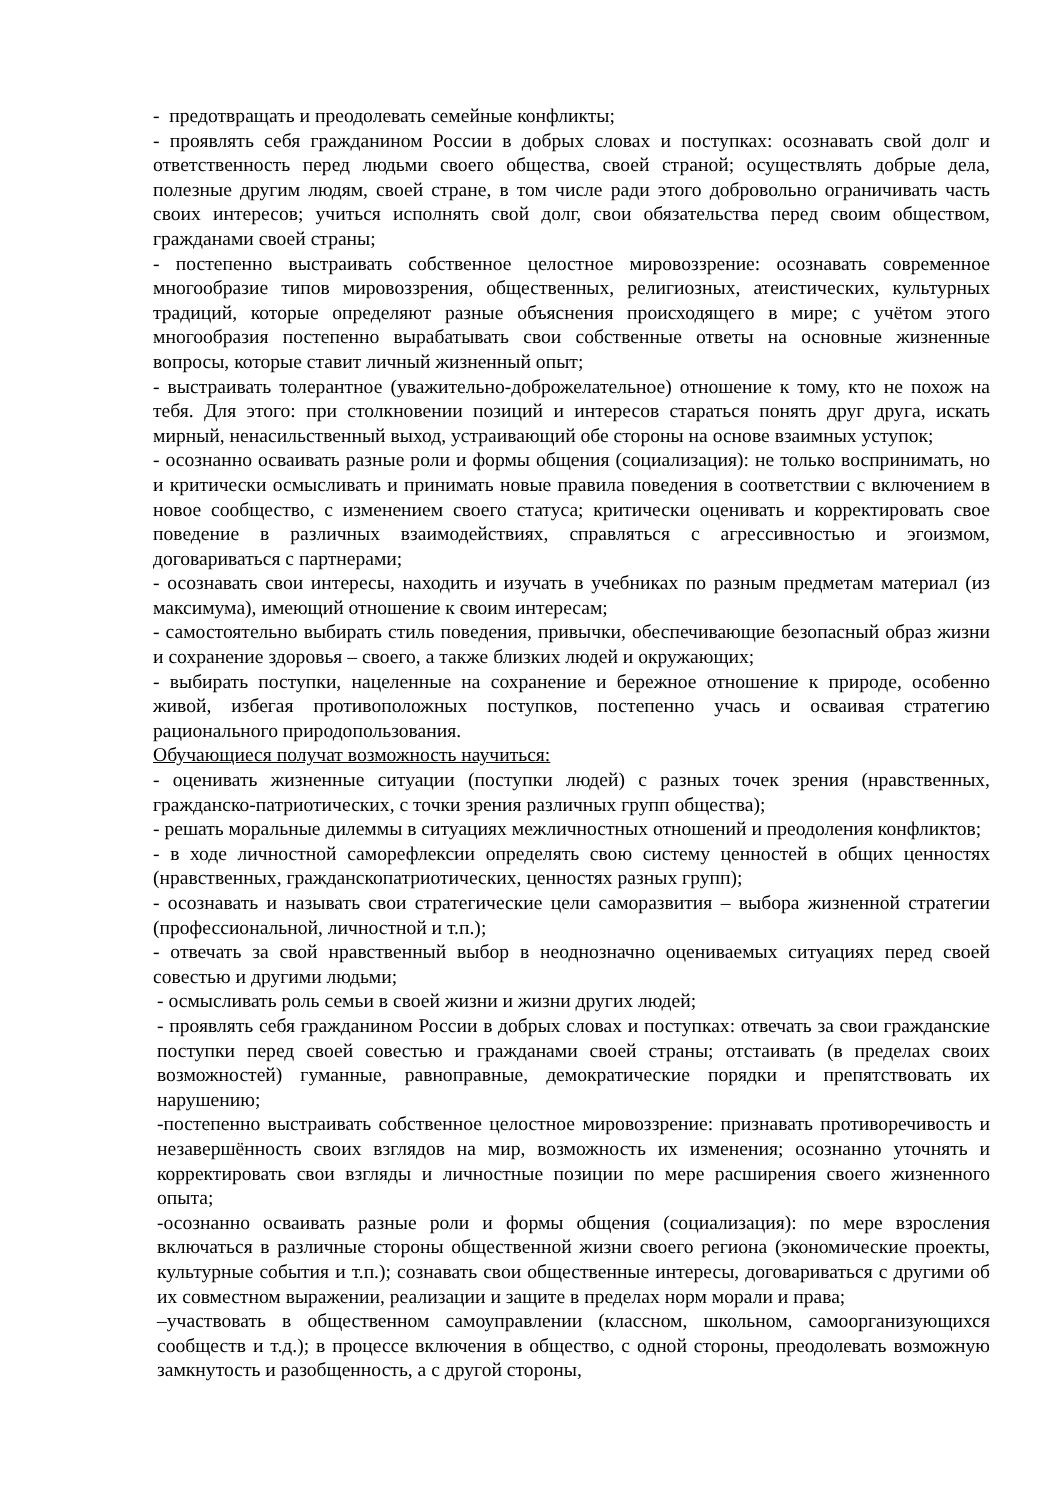- предотвращать и преодолевать семейные конфликты;
- проявлять себя гражданином России в добрых словах и поступках: осознавать свой долг и ответственность перед людьми своего общества, своей страной; осуществлять добрые дела, полезные другим людям, своей стране, в том числе ради этого добровольно ограничивать часть своих интересов; учиться исполнять свой долг, свои обязательства перед своим обществом, гражданами своей страны;
- постепенно выстраивать собственное целостное мировоззрение: осознавать современное многообразие типов мировоззрения, общественных, религиозных, атеистических, культурных традиций, которые определяют разные объяснения происходящего в мире; с учётом этого многообразия постепенно вырабатывать свои собственные ответы на основные жизненные вопросы, которые ставит личный жизненный опыт;
- выстраивать толерантное (уважительно-доброжелательное) отношение к тому, кто не похож на тебя. Для этого: при столкновении позиций и интересов стараться понять друг друга, искать мирный, ненасильственный выход, устраивающий обе стороны на основе взаимных уступок;
- осознанно осваивать разные роли и формы общения (социализация): не только воспринимать, но и критически осмысливать и принимать новые правила поведения в соответствии с включением в новое сообщество, с изменением своего статуса; критически оценивать и корректировать свое поведение в различных взаимодействиях, справляться с агрессивностью и эгоизмом, договариваться с партнерами;
- осознавать свои интересы, находить и изучать в учебниках по разным предметам материал (из максимума), имеющий отношение к своим интересам;
- самостоятельно выбирать стиль поведения, привычки, обеспечивающие безопасный образ жизни и сохранение здоровья – своего, а также близких людей и окружающих;
- выбирать поступки, нацеленные на сохранение и бережное отношение к природе, особенно живой, избегая противоположных поступков, постепенно учась и осваивая стратегию рационального природопользования.
Обучающиеся получат возможность научиться:
- оценивать жизненные ситуации (поступки людей) с разных точек зрения (нравственных, гражданско-патриотических, с точки зрения различных групп общества);
- решать моральные дилеммы в ситуациях межличностных отношений и преодоления конфликтов;
- в ходе личностной саморефлексии определять свою систему ценностей в общих ценностях (нравственных, гражданскопатриотических, ценностях разных групп);
- осознавать и называть свои стратегические цели саморазвития – выбора жизненной стратегии (профессиональной, личностной и т.п.);
- отвечать за свой нравственный выбор в неоднозначно оцениваемых ситуациях перед своей совестью и другими людьми;
- осмысливать роль семьи в своей жизни и жизни других людей;
- проявлять себя гражданином России в добрых словах и поступках: отвечать за свои гражданские поступки перед своей совестью и гражданами своей страны; отстаивать (в пределах своих возможностей) гуманные, равноправные, демократические порядки и препятствовать их нарушению;
-постепенно выстраивать собственное целостное мировоззрение: признавать противоречивость и незавершённость своих взглядов на мир, возможность их изменения; осознанно уточнять и корректировать свои взгляды и личностные позиции по мере расширения своего жизненного опыта;
-осознанно осваивать разные роли и формы общения (социализация): по мере взросления включаться в различные стороны общественной жизни своего региона (экономические проекты, культурные события и т.п.); сознавать свои общественные интересы, договариваться с другими об их совместном выражении, реализации и защите в пределах норм морали и права;
–участвовать в общественном самоуправлении (классном, школьном, самоорганизующихся сообществ и т.д.); в процессе включения в общество, с одной стороны, преодолевать возможную замкнутость и разобщенность, а с другой стороны,